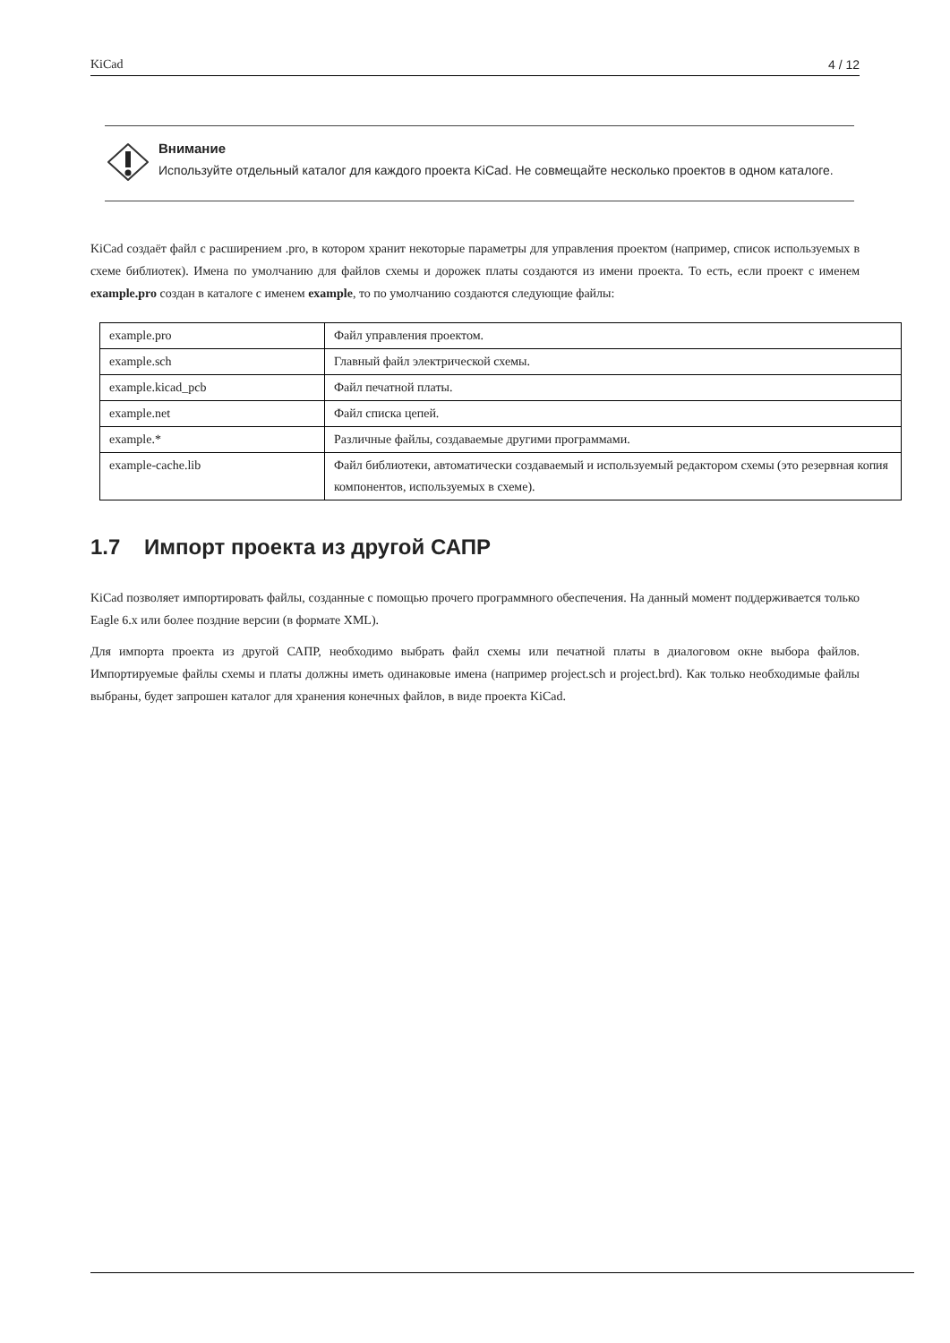KiCad 4 / 12
Внимание
Используйте отдельный каталог для каждого проекта KiCad. Не совмещайте несколько проектов в одном каталоге.
KiCad создаёт файл с расширением .pro, в котором хранит некоторые параметры для управления проектом (например, список используемых в схеме библиотек). Имена по умолчанию для файлов схемы и дорожек платы создаются из имени проекта. То есть, если проект с именем example.pro создан в каталоге с именем example, то по умолчанию создаются следующие файлы:
| example.pro | Файл управления проектом. |
| example.sch | Главный файл электрической схемы. |
| example.kicad_pcb | Файл печатной платы. |
| example.net | Файл списка цепей. |
| example.* | Различные файлы, создаваемые другими программами. |
| example-cache.lib | Файл библиотеки, автоматически создаваемый и используемый редактором схемы (это резервная копия компонентов, используемых в схеме). |
1.7 Импорт проекта из другой САПР
KiCad позволяет импортировать файлы, созданные с помощью прочего программного обеспечения. На данный момент поддерживается только Eagle 6.x или более поздние версии (в формате XML).
Для импорта проекта из другой САПР, необходимо выбрать файл схемы или печатной платы в диалоговом окне выбора файлов. Импортируемые файлы схемы и платы должны иметь одинаковые имена (например project.sch и project.brd). Как только необходимые файлы выбраны, будет запрошен каталог для хранения конечных файлов, в виде проекта KiCad.